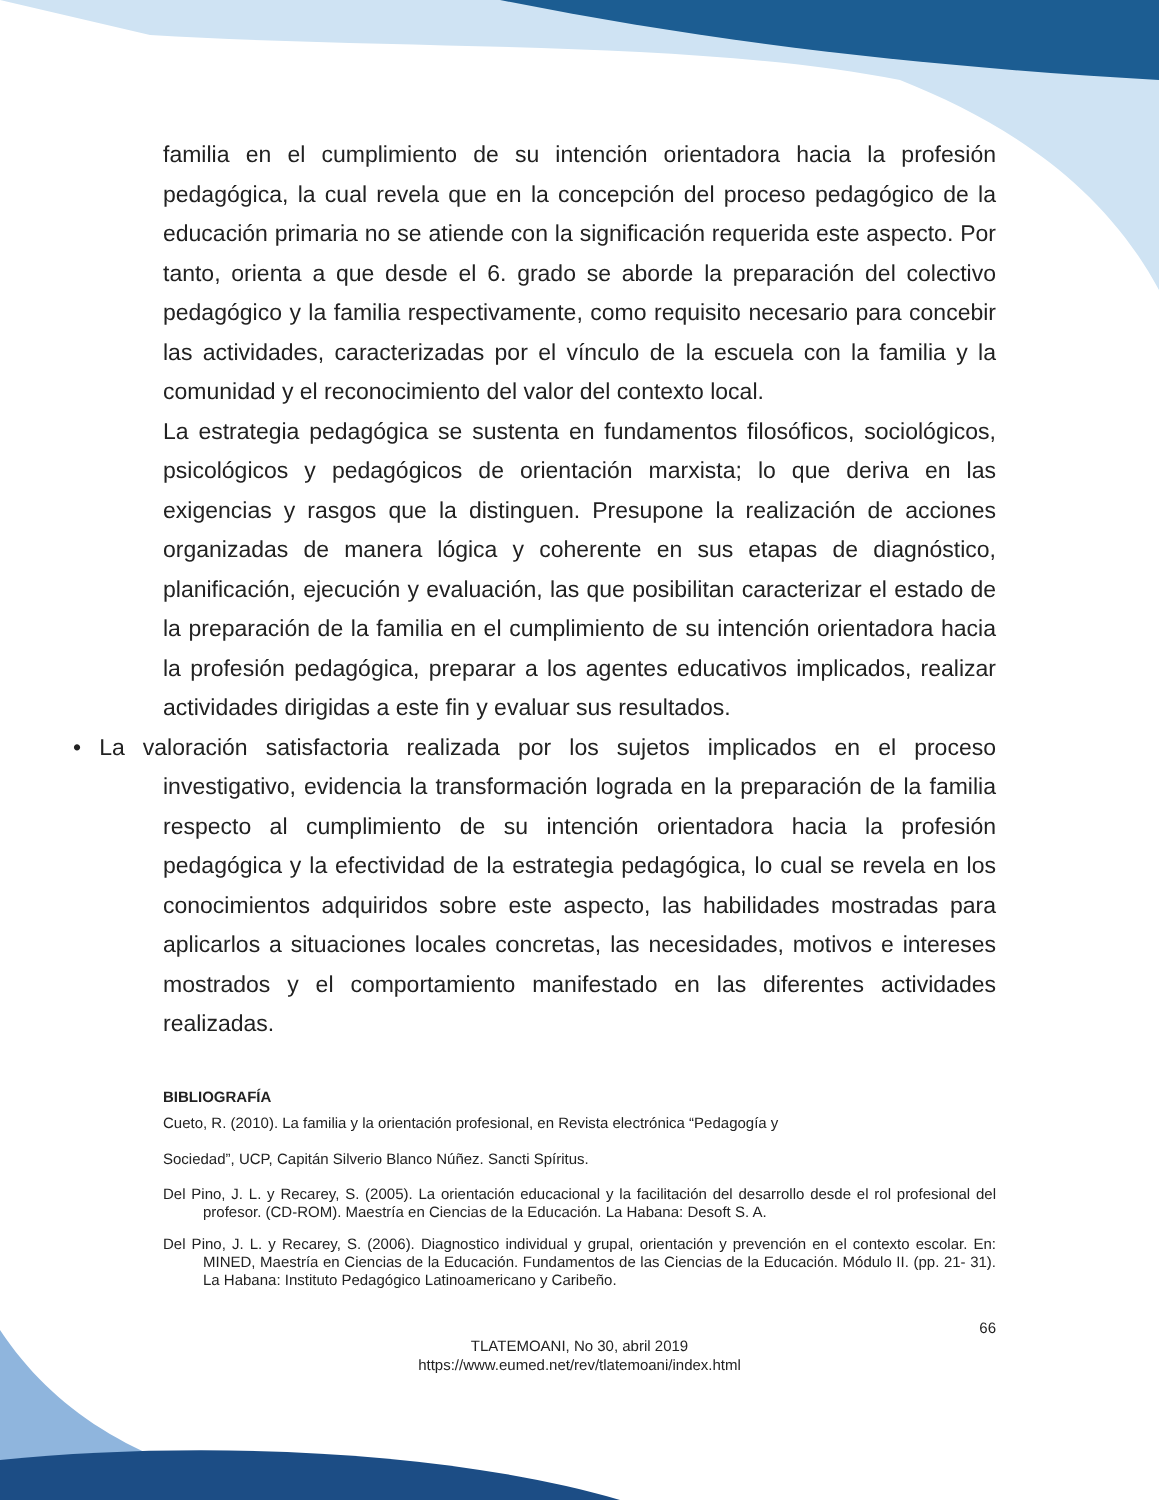familia en el cumplimiento de su intención orientadora hacia la profesión pedagógica, la cual revela que en la concepción del proceso pedagógico de la educación primaria no se atiende con la significación requerida este aspecto. Por tanto, orienta a que desde el 6. grado se aborde la preparación del colectivo pedagógico y la familia respectivamente, como requisito necesario para concebir las actividades, caracterizadas por el vínculo de la escuela con la familia y la comunidad y el reconocimiento del valor del contexto local.
La estrategia pedagógica se sustenta en fundamentos filosóficos, sociológicos, psicológicos y pedagógicos de orientación marxista; lo que deriva en las exigencias y rasgos que la distinguen. Presupone la realización de acciones organizadas de manera lógica y coherente en sus etapas de diagnóstico, planificación, ejecución y evaluación, las que posibilitan caracterizar el estado de la preparación de la familia en el cumplimiento de su intención orientadora hacia la profesión pedagógica, preparar a los agentes educativos implicados, realizar actividades dirigidas a este fin y evaluar sus resultados.
• La valoración satisfactoria realizada por los sujetos implicados en el proceso investigativo, evidencia la transformación lograda en la preparación de la familia respecto al cumplimiento de su intención orientadora hacia la profesión pedagógica y la efectividad de la estrategia pedagógica, lo cual se revela en los conocimientos adquiridos sobre este aspecto, las habilidades mostradas para aplicarlos a situaciones locales concretas, las necesidades, motivos e intereses mostrados y el comportamiento manifestado en las diferentes actividades realizadas.
BIBLIOGRAFÍA
Cueto, R. (2010). La familia y la orientación profesional, en Revista electrónica “Pedagogía y
Sociedad”, UCP, Capitán Silverio Blanco Núñez. Sancti Spíritus.
Del Pino, J. L. y Recarey, S. (2005). La orientación educacional y la facilitación del desarrollo desde el rol profesional del profesor. (CD-ROM). Maestría en Ciencias de la Educación. La Habana: Desoft S. A.
Del Pino, J. L. y Recarey, S. (2006). Diagnostico individual y grupal, orientación y prevención en el contexto escolar. En: MINED, Maestría en Ciencias de la Educación. Fundamentos de las Ciencias de la Educación. Módulo II. (pp. 21- 31). La Habana: Instituto Pedagógico Latinoamericano y Caribeño.
66
TLATEMOANI, No 30, abril 2019
https://www.eumed.net/rev/tlatemoani/index.html